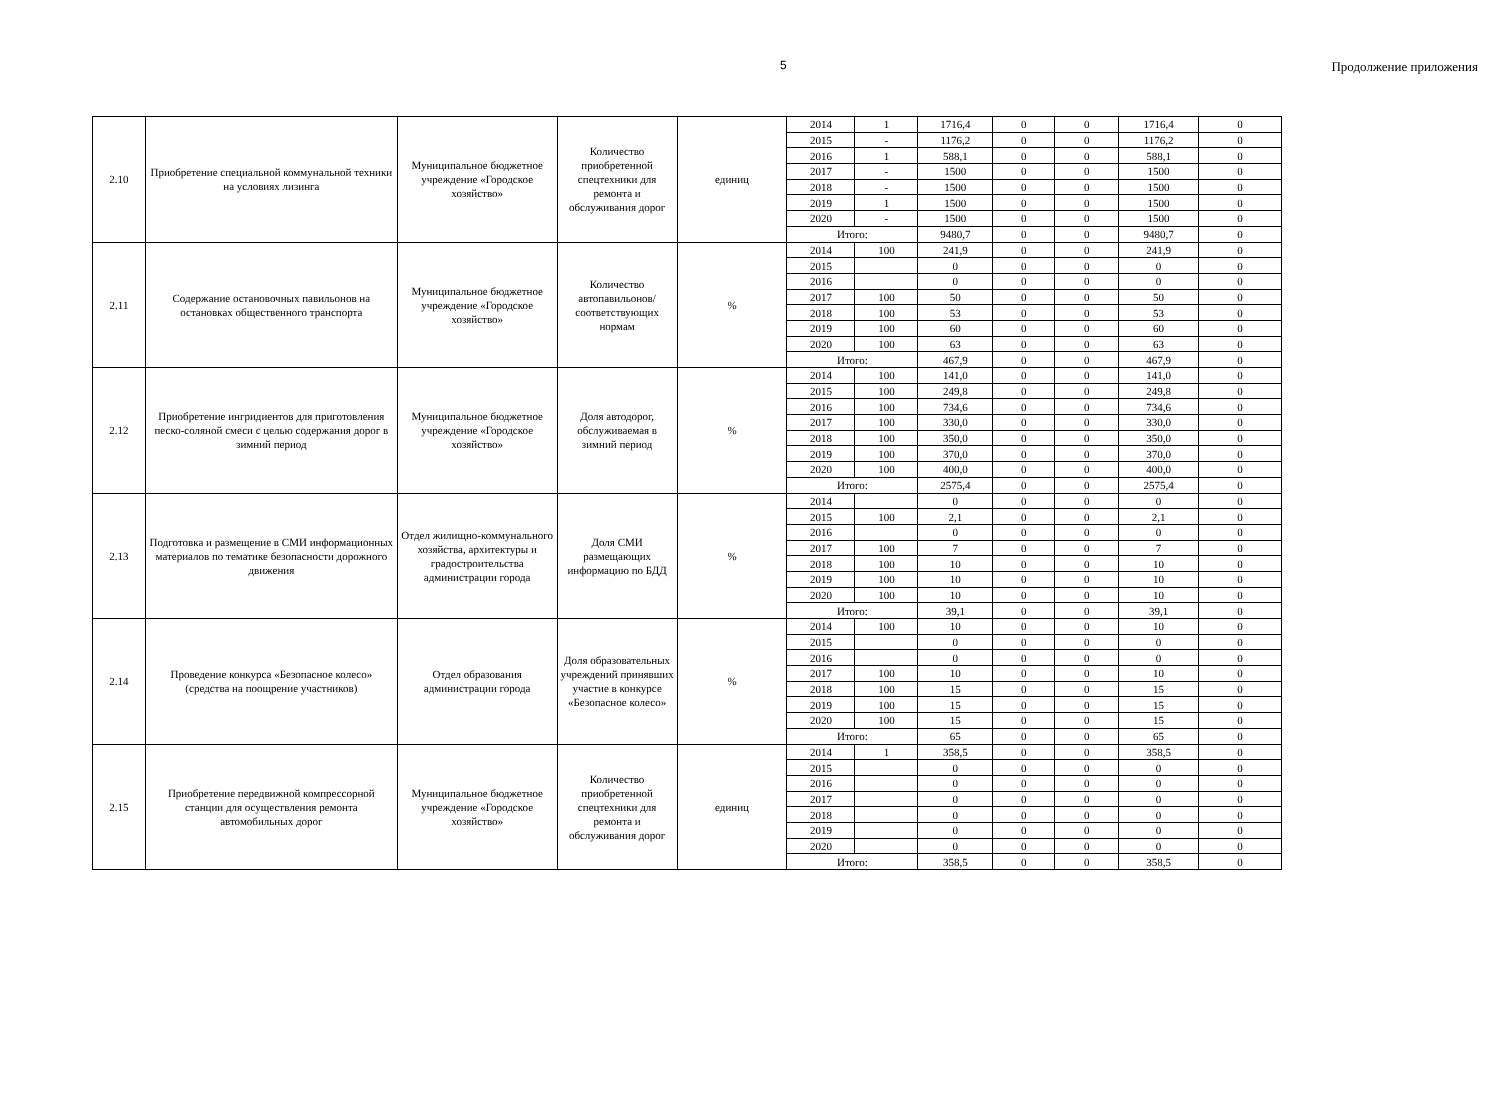5 Продолжение приложения
| 2.10 | Приобретение специальной коммунальной техники на условиях лизинга | Муниципальное бюджетное учреждение «Городское хозяйство» | Количество приобретенной спецтехники для ремонта и обслуживания дорог | единиц | 2014 | 1 | 1716,4 | 0 | 0 | 1716,4 | 0 |
| | | | | | 2015 | - | 1176,2 | 0 | 0 | 1176,2 | 0 |
| | | | | | 2016 | 1 | 588,1 | 0 | 0 | 588,1 | 0 |
| | | | | | 2017 | - | 1500 | 0 | 0 | 1500 | 0 |
| | | | | | 2018 | - | 1500 | 0 | 0 | 1500 | 0 |
| | | | | | 2019 | 1 | 1500 | 0 | 0 | 1500 | 0 |
| | | | | | 2020 | - | 1500 | 0 | 0 | 1500 | 0 |
| | | | | | Итого: | | 9480,7 | 0 | 0 | 9480,7 | 0 |
| 2.11 | Содержание остановочных павильонов на остановках общественного транспорта | Муниципальное бюджетное учреждение «Городское хозяйство» | Количество автопавильонов/ соответствующих нормам | % | 2014 | 100 | 241,9 | 0 | 0 | 241,9 | 0 |
| | | | | | 2015 | | 0 | 0 | 0 | 0 | 0 |
| | | | | | 2016 | | 0 | 0 | 0 | 0 | 0 |
| | | | | | 2017 | 100 | 50 | 0 | 0 | 50 | 0 |
| | | | | | 2018 | 100 | 53 | 0 | 0 | 53 | 0 |
| | | | | | 2019 | 100 | 60 | 0 | 0 | 60 | 0 |
| | | | | | 2020 | 100 | 63 | 0 | 0 | 63 | 0 |
| | | | | | Итого: | | 467,9 | 0 | 0 | 467,9 | 0 |
| 2.12 | Приобретение ингридиентов для приготовления песко-соляной смеси с целью содержания дорог в зимний период | Муниципальное бюджетное учреждение «Городское хозяйство» | Доля автодорог, обслуживаемая в зимний период | % | 2014 | 100 | 141,0 | 0 | 0 | 141,0 | 0 |
| | | | | | 2015 | 100 | 249,8 | 0 | 0 | 249,8 | 0 |
| | | | | | 2016 | 100 | 734,6 | 0 | 0 | 734,6 | 0 |
| | | | | | 2017 | 100 | 330,0 | 0 | 0 | 330,0 | 0 |
| | | | | | 2018 | 100 | 350,0 | 0 | 0 | 350,0 | 0 |
| | | | | | 2019 | 100 | 370,0 | 0 | 0 | 370,0 | 0 |
| | | | | | 2020 | 100 | 400,0 | 0 | 0 | 400,0 | 0 |
| | | | | | Итого: | | 2575,4 | 0 | 0 | 2575,4 | 0 |
| 2.13 | Подготовка и размещение в СМИ информационных материалов по тематике безопасности дорожного движения | Отдел жилищно-коммунального хозяйства, архитектуры и градостроительства администрации города | Доля СМИ размещающих информацию по БДД | % | 2014 | | 0 | 0 | 0 | 0 | 0 |
| | | | | | 2015 | 100 | 2,1 | 0 | 0 | 2,1 | 0 |
| | | | | | 2016 | | 0 | 0 | 0 | 0 | 0 |
| | | | | | 2017 | 100 | 7 | 0 | 0 | 7 | 0 |
| | | | | | 2018 | 100 | 10 | 0 | 0 | 10 | 0 |
| | | | | | 2019 | 100 | 10 | 0 | 0 | 10 | 0 |
| | | | | | 2020 | 100 | 10 | 0 | 0 | 10 | 0 |
| | | | | | Итого: | | 39,1 | 0 | 0 | 39,1 | 0 |
| 2.14 | Проведение конкурса «Безопасное колесо» (средства на поощрение участников) | Отдел образования администрации города | Доля образовательных учреждений принявших участие в конкурсе «Безопасное колесо» | % | 2014 | 100 | 10 | 0 | 0 | 10 | 0 |
| | | | | | 2015 | | 0 | 0 | 0 | 0 | 0 |
| | | | | | 2016 | | 0 | 0 | 0 | 0 | 0 |
| | | | | | 2017 | 100 | 10 | 0 | 0 | 10 | 0 |
| | | | | | 2018 | 100 | 15 | 0 | 0 | 15 | 0 |
| | | | | | 2019 | 100 | 15 | 0 | 0 | 15 | 0 |
| | | | | | 2020 | 100 | 15 | 0 | 0 | 15 | 0 |
| | | | | | Итого: | | 65 | 0 | 0 | 65 | 0 |
| 2.15 | Приобретение передвижной компрессорной станции для осуществления ремонта автомобильных дорог | Муниципальное бюджетное учреждение «Городское хозяйство» | Количество приобретенной спецтехники для ремонта и обслуживания дорог | единиц | 2014 | 1 | 358,5 | 0 | 0 | 358,5 | 0 |
| | | | | | 2015 | | 0 | 0 | 0 | 0 | 0 |
| | | | | | 2016 | | 0 | 0 | 0 | 0 | 0 |
| | | | | | 2017 | | 0 | 0 | 0 | 0 | 0 |
| | | | | | 2018 | | 0 | 0 | 0 | 0 | 0 |
| | | | | | 2019 | | 0 | 0 | 0 | 0 | 0 |
| | | | | | 2020 | | 0 | 0 | 0 | 0 | 0 |
| | | | | | Итого: | | 358,5 | 0 | 0 | 358,5 | 0 |